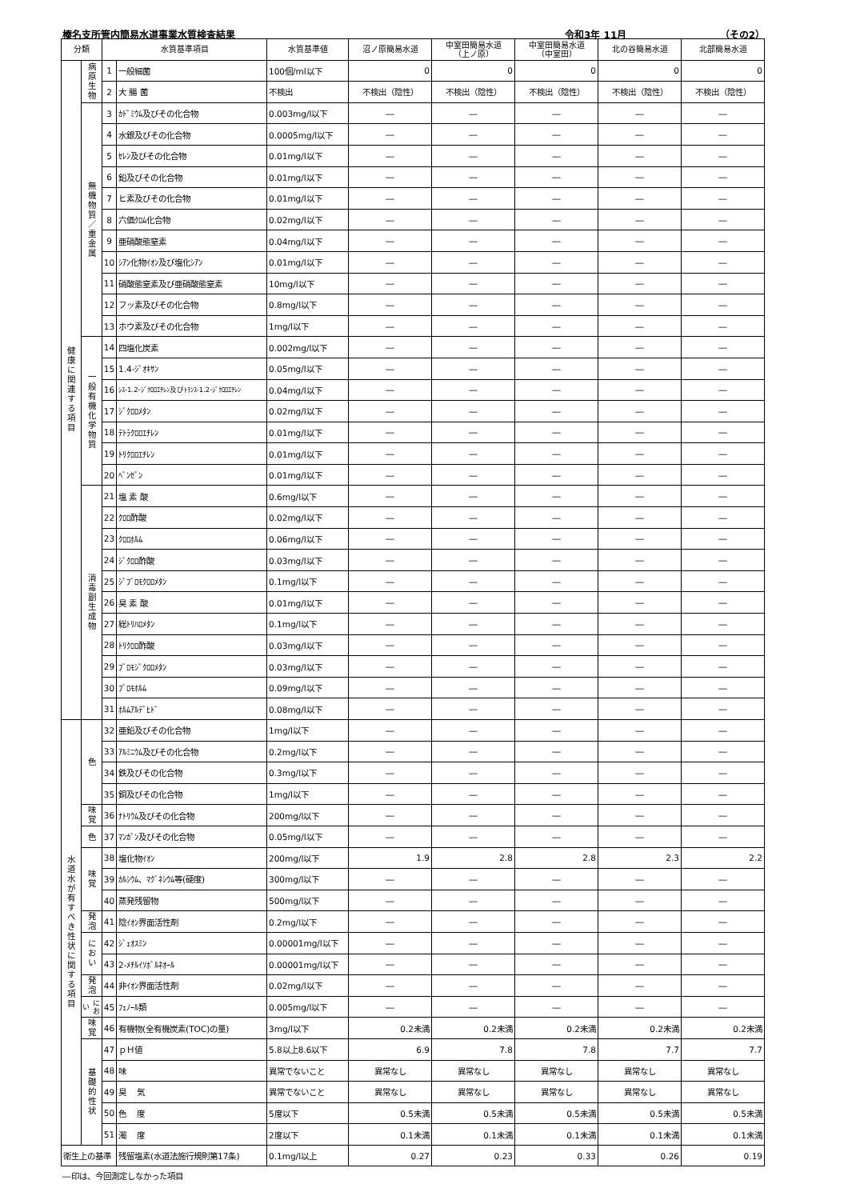榛名支所管内簡易水道事業水質検査結果 令和3年 11月 （その2）
| 分類 | | 水質基準項目 | | 水質基準値 | 沼ノ原簡易水道 | 中室田簡易水道 （上ノ原） | 中室田簡易水道 （中室田） | 北の谷簡易水道 | 北部簡易水道 |
| --- | --- | --- | --- | --- | --- | --- | --- | --- | --- |
| 健康に関連する項目 | 病原生物 | 1 | 一般細菌 | 100個/ml以下 | 0 | 0 | 0 | 0 | 0 |
| | | 2 | 大 腸 菌 | 不検出 | 不検出（陰性） | 不検出（陰性） | 不検出（陰性） | 不検出（陰性） | 不検出（陰性） |
| | 無機物質／重金属 | 3 | ｶﾄﾞﾐｳﾑ及びその化合物 | 0.003mg/l以下 | ― | ― | ― | ― | ― |
| | | 4 | 水銀及びその化合物 | 0.0005mg/l以下 | ― | ― | ― | ― | ― |
| | | 5 | ｾﾚﾝ及びその化合物 | 0.01mg/l以下 | ― | ― | ― | ― | ― |
| | | 6 | 鉛及びその化合物 | 0.01mg/l以下 | ― | ― | ― | ― | ― |
| | | 7 | ヒ素及びその化合物 | 0.01mg/l以下 | ― | ― | ― | ― | ― |
| | | 8 | 六価ｸﾛﾑ化合物 | 0.02mg/l以下 | ― | ― | ― | ― | ― |
| | | 9 | 亜硝酸態窒素 | 0.04mg/l以下 | ― | ― | ― | ― | ― |
| | | 10 | ｼｱﾝ化物ｲｵﾝ及び塩化ｼｱﾝ | 0.01mg/l以下 | ― | ― | ― | ― | ― |
| | | 11 | 硝酸態窒素及び亜硝酸態窒素 | 10mg/l以下 | ― | ― | ― | ― | ― |
| | | 12 | フッ素及びその化合物 | 0.8mg/l以下 | ― | ― | ― | ― | ― |
| | | 13 | ホウ素及びその化合物 | 1mg/l以下 | ― | ― | ― | ― | ― |
| | 一般有機化学物質 | 14 | 四塩化炭素 | 0.002mg/l以下 | ― | ― | ― | ― | ― |
| | | 15 | 1.4-ｼﾞｵｷｻﾝ | 0.05mg/l以下 | ― | ― | ― | ― | ― |
| | | 16 | ｼｽ-1.2-ｼﾞｸﾛﾛｴﾁﾚﾝ及びﾄﾗﾝｽ-1.2-ｼﾞｸﾛﾛｴﾁﾚﾝ | 0.04mg/l以下 | ― | ― | ― | ― | ― |
| | | 17 | ｼﾞｸﾛﾛﾒﾀﾝ | 0.02mg/l以下 | ― | ― | ― | ― | ― |
| | | 18 | ﾃﾄﾗｸﾛﾛｴﾁﾚﾝ | 0.01mg/l以下 | ― | ― | ― | ― | ― |
| | | 19 | ﾄﾘｸﾛﾛｴﾁﾚﾝ | 0.01mg/l以下 | ― | ― | ― | ― | ― |
| | | 20 | ﾍﾞﾝｾﾞﾝ | 0.01mg/l以下 | ― | ― | ― | ― | ― |
| | 消毒副生成物 | 21 | 塩 素 酸 | 0.6mg/l以下 | ― | ― | ― | ― | ― |
| | | 22 | ｸﾛﾛ酢酸 | 0.02mg/l以下 | ― | ― | ― | ― | ― |
| | | 23 | ｸﾛﾛﾎﾙﾑ | 0.06mg/l以下 | ― | ― | ― | ― | ― |
| | | 24 | ｼﾞｸﾛﾛ酢酸 | 0.03mg/l以下 | ― | ― | ― | ― | ― |
| | | 25 | ｼﾞﾌﾞﾛﾓｸﾛﾛﾒﾀﾝ | 0.1mg/l以下 | ― | ― | ― | ― | ― |
| | | 26 | 臭 素 酸 | 0.01mg/l以下 | ― | ― | ― | ― | ― |
| | | 27 | 総ﾄﾘﾊﾛﾒﾀﾝ | 0.1mg/l以下 | ― | ― | ― | ― | ― |
| | | 28 | ﾄﾘｸﾛﾛ酢酸 | 0.03mg/l以下 | ― | ― | ― | ― | ― |
| | | 29 | ﾌﾞﾛﾓｼﾞｸﾛﾛﾒﾀﾝ | 0.03mg/l以下 | ― | ― | ― | ― | ― |
| | | 30 | ﾌﾞﾛﾓﾎﾙﾑ | 0.09mg/l以下 | ― | ― | ― | ― | ― |
| | | 31 | ﾎﾙﾑｱﾙﾃﾞﾋﾄﾞ | 0.08mg/l以下 | ― | ― | ― | ― | ― |
| 水道水が有すべき性状に関する項目 | 色 | 32 | 亜鉛及びその化合物 | 1mg/l以下 | ― | ― | ― | ― | ― |
| | | 33 | ｱﾙﾐﾆｳﾑ及びその化合物 | 0.2mg/l以下 | ― | ― | ― | ― | ― |
| | | 34 | 鉄及びその化合物 | 0.3mg/l以下 | ― | ― | ― | ― | ― |
| | | 35 | 銅及びその化合物 | 1mg/l以下 | ― | ― | ― | ― | ― |
| | 味覚 | 36 | ﾅﾄﾘｳﾑ及びその化合物 | 200mg/l以下 | ― | ― | ― | ― | ― |
| | 色 | 37 | ﾏﾝｶﾞﾝ及びその化合物 | 0.05mg/l以下 | ― | ― | ― | ― | ― |
| | 味覚 | 38 | 塩化物ｲｵﾝ | 200mg/l以下 | 1.9 | 2.8 | 2.8 | 2.3 | 2.2 |
| | | 39 | ｶﾙｼｳﾑ、ﾏｸﾞﾈｼｳﾑ等(硬度) | 300mg/l以下 | ― | ― | ― | ― | ― |
| | | 40 | 蒸発残留物 | 500mg/l以下 | ― | ― | ― | ― | ― |
| | 発泡 | 41 | 陰ｲｵﾝ界面活性剤 | 0.2mg/l以下 | ― | ― | ― | ― | ― |
| | におい | 42 | ｼﾞｪｵｽﾐﾝ | 0.00001mg/l以下 | ― | ― | ― | ― | ― |
| | | 43 | 2-ﾒﾁﾙｲｿﾎﾞﾙﾈｵｰﾙ | 0.00001mg/l以下 | ― | ― | ― | ― | ― |
| | 発泡 | 44 | 非ｲｵﾝ界面活性剤 | 0.02mg/l以下 | ― | ― | ― | ― | ― |
| | におい | 45 | ﾌｪﾉｰﾙ類 | 0.005mg/l以下 | ― | ― | ― | ― | ― |
| | 味覚 | 46 | 有機物(全有機炭素(TOC)の量) | 3mg/l以下 | 0.2未満 | 0.2未満 | 0.2未満 | 0.2未満 | 0.2未満 |
| | 基礎的性状 | 47 | ｐＨ値 | 5.8以上8.6以下 | 6.9 | 7.8 | 7.8 | 7.7 | 7.7 |
| | | 48 | 味 | 異常でないこと | 異常なし | 異常なし | 異常なし | 異常なし | 異常なし |
| | | 49 | 臭 気 | 異常でないこと | 異常なし | 異常なし | 異常なし | 異常なし | 異常なし |
| | | 50 | 色 度 | 5度以下 | 0.5未満 | 0.5未満 | 0.5未満 | 0.5未満 | 0.5未満 |
| | | 51 | 濁 度 | 2度以下 | 0.1未満 | 0.1未満 | 0.1未満 | 0.1未満 | 0.1未満 |
| 衛生上の基準 | | | 残留塩素(水道法施行規則第17条) | 0.1mg/l以上 | 0.27 | 0.23 | 0.33 | 0.26 | 0.19 |
―印は、今回測定しなかった項目